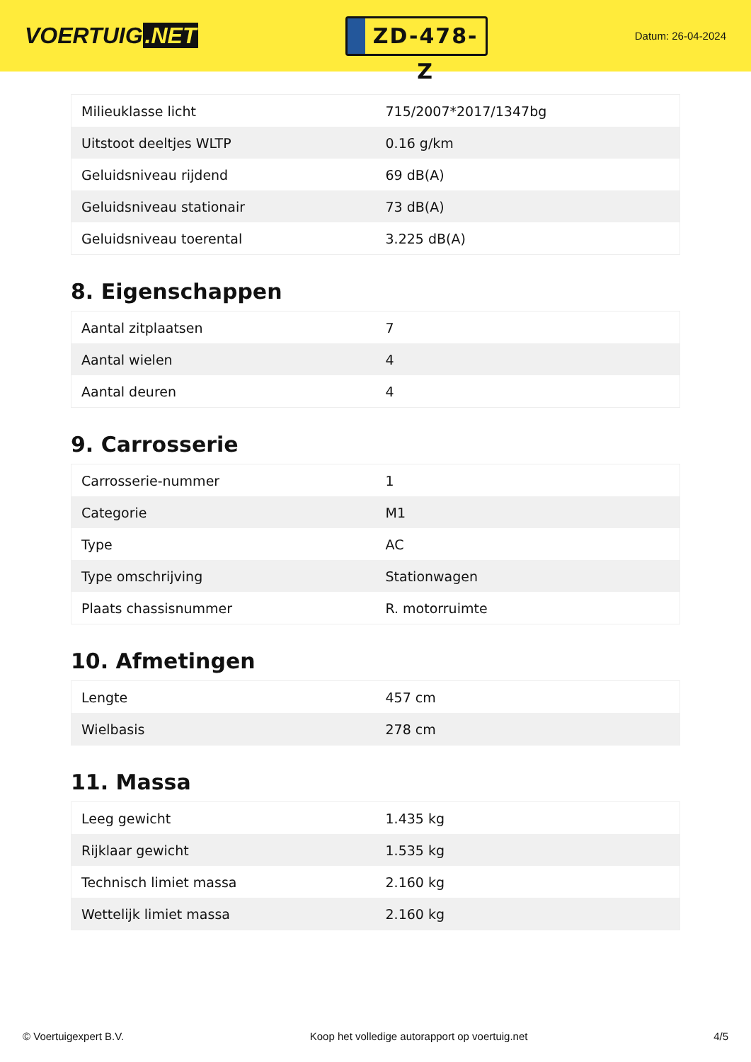VOERTUIG.NET
ZD-478-Z
Datum: 26-04-2024
| Milieuklasse licht | 715/2007*2017/1347bg |
| Uitstoot deeltjes WLTP | 0.16 g/km |
| Geluidsniveau rijdend | 69 dB(A) |
| Geluidsniveau stationair | 73 dB(A) |
| Geluidsniveau toerental | 3.225 dB(A) |
8. Eigenschappen
| Aantal zitplaatsen | 7 |
| Aantal wielen | 4 |
| Aantal deuren | 4 |
9. Carrosserie
| Carrosserie-nummer | 1 |
| Categorie | M1 |
| Type | AC |
| Type omschrijving | Stationwagen |
| Plaats chassisnummer | R. motorruimte |
10. Afmetingen
| Lengte | 457 cm |
| Wielbasis | 278 cm |
11. Massa
| Leeg gewicht | 1.435 kg |
| Rijklaar gewicht | 1.535 kg |
| Technisch limiet massa | 2.160 kg |
| Wettelijk limiet massa | 2.160 kg |
© Voertuigexpert B.V. Koop het volledige autorapport op voertuig.net 4/5